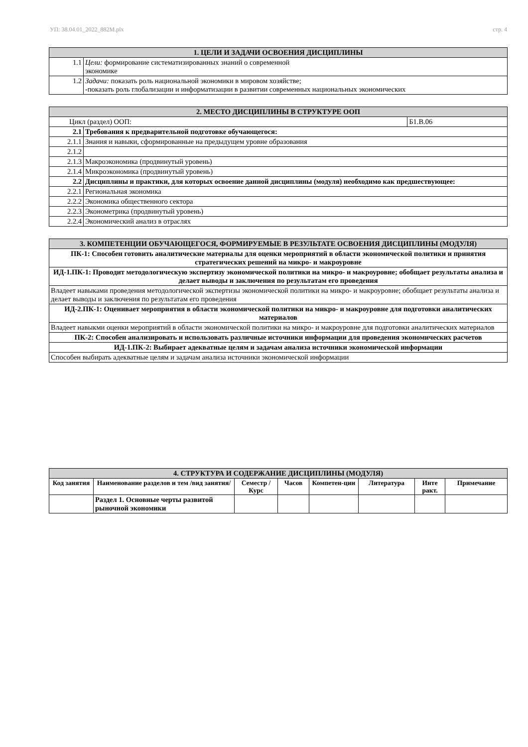УП: 38.04.01_2022_882М.plx стр. 4
| 1. ЦЕЛИ И ЗАДАЧИ ОСВОЕНИЯ ДИСЦИПЛИНЫ | |
| 1.1 | Цели: формирование систематизированных знаний о современной экономике |
| 1.2 | Задачи: показать роль национальной экономики в мировом хозяйстве; -показать роль глобализации и информатизации в развитии современных национальных экономических |
| 2. МЕСТО ДИСЦИПЛИНЫ В СТРУКТУРЕ ООП | | |
| Цикл (раздел) ООП: | | Б1.В.06 |
| 2.1 | Требования к предварительной подготовке обучающегося: | |
| 2.1.1 | Знания и навыки, сформированные на предыдущем уровне образования | |
| 2.1.2 | | |
| 2.1.3 | Макроэкономика (продвинутый уровень) | |
| 2.1.4 | Микроэкономика (продвинутый уровень) | |
| 2.2 | Дисциплины и практики, для которых освоение данной дисциплины (модуля) необходимо как предшествующее: | |
| 2.2.1 | Региональная экономика | |
| 2.2.2 | Экономика общественного сектора | |
| 2.2.3 | Эконометрика (продвинутый уровень) | |
| 2.2.4 | Экономический анализ в отраслях | |
| 3. КОМПЕТЕНЦИИ ОБУЧАЮЩЕГОСЯ, ФОРМИРУЕМЫЕ В РЕЗУЛЬТАТЕ ОСВОЕНИЯ ДИСЦИПЛИНЫ (МОДУЛЯ) |
| ПК-1: Способен готовить аналитические материалы для оценки мероприятий в области экономической политики и принятия стратегических решений на микро- и макроуровне |
| ИД-1.ПК-1: Проводит методологическую экспертизу экономической политики на микро- и макроуровне; обобщает результаты анализа и делает выводы и заключения по результатам его проведения |
| Владеет навыками проведения методологической экспертизы экономической политики на микро- и макроуровне; обобщает результаты анализа и делает выводы и заключения по результатам его проведения |
| ИД-2.ПК-1: Оценивает мероприятия в области экономической политики на микро- и макроуровне для подготовки аналитических материалов |
| Владеет навыкми оценки мероприятий в области экономической политики на микро- и макроуровне для подготовки аналитических материалов |
| ПК-2: Способен анализировать и использовать различные источники информации для проведения экономических расчетов |
| ИД-1.ПК-2: Выбирает адекватные целям и задачам анализа источники экономической информации |
| Способен выбирать адекватные целям и задачам анализа источники экономической информации |
| 4. СТРУКТУРА И СОДЕРЖАНИЕ ДИСЦИПЛИНЫ (МОДУЛЯ) | | | | | | | |
| Код занятия | Наименование разделов и тем /вид занятия/ | Семестр / Курс | Часов | Компетен-ции | Литература | Инте ракт. | Примечание |
| | Раздел 1. Основные черты развитой рыночной экономики | | | | | | |